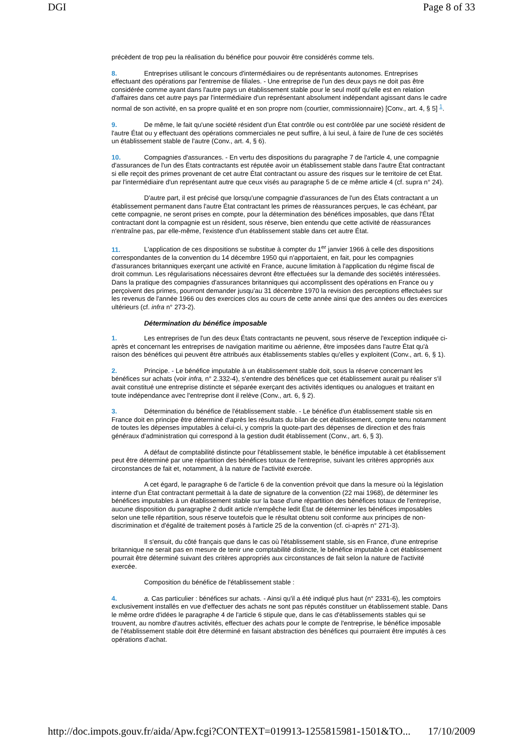DGI Page 8 of 33
précèdent de trop peu la réalisation du bénéfice pour pouvoir être considérés comme tels.
8. Entreprises utilisant le concours d'intermédiaires ou de représentants autonomes. Entreprises effectuant des opérations par l'entremise de filiales. - Une entreprise de l'un des deux pays ne doit pas être considérée comme ayant dans l'autre pays un établissement stable pour le seul motif qu'elle est en relation d'affaires dans cet autre pays par l'intermédiaire d'un représentant absolument indépendant agissant dans le cadre normal de son activité, en sa propre qualité et en son propre nom (courtier, commissionnaire) [Conv., art. 4, § 5] <sup>1</sup>.
9. De même, le fait qu'une société résident d'un État contrôle ou est contrôlée par une société résident de l'autre État ou y effectuant des opérations commerciales ne peut suffire, à lui seul, à faire de l'une de ces sociétés un établissement stable de l'autre (Conv., art. 4, § 6).
10. Compagnies d'assurances. - En vertu des dispositions du paragraphe 7 de l'article 4, une compagnie d'assurances de l'un des États contractants est réputée avoir un établissement stable dans l'autre État contractant si elle reçoit des primes provenant de cet autre État contractant ou assure des risques sur le territoire de cet État. par l'intermédiaire d'un représentant autre que ceux visés au paragraphe 5 de ce même article 4 (cf. supra n° 24).
D'autre part, il est précisé que lorsqu'une compagnie d'assurances de l'un des États contractant a un établissement permanent dans l'autre État contractant les primes de réassurances perçues, le cas échéant, par cette compagnie, ne seront prises en compte, pour la détermination des bénéfices imposables, que dans l'État contractant dont la compagnie est un résident, sous réserve, bien entendu que cette activité de réassurances n'entraîne pas, par elle-même, l'existence d'un établissement stable dans cet autre État.
11. L'application de ces dispositions se substitue à compter du 1<sup>er</sup> janvier 1966 à celle des dispositions correspondantes de la convention du 14 décembre 1950 qui n'apportaient, en fait, pour les compagnies d'assurances britanniques exerçant une activité en France, aucune limitation à l'application du régime fiscal de droit commun. Les régularisations nécessaires devront être effectuées sur la demande des sociétés intéressées. Dans la pratique des compagnies d'assurances britanniques qui accomplissent des opérations en France ou y perçoivent des primes, pourront demander jusqu'au 31 décembre 1970 la revision des perceptions effectuées sur les revenus de l'année 1966 ou des exercices clos au cours de cette année ainsi que des années ou des exercices ultérieurs (cf. infra n° 273-2).
Détermination du bénéfice imposable
1. Les entreprises de l'un des deux États contractants ne peuvent, sous réserve de l'exception indiquée ci-après et concernant les entreprises de navigation maritime ou aérienne, être imposées dans l'autre État qu'à raison des bénéfices qui peuvent être attribués aux établissements stables qu'elles y exploitent (Conv., art. 6, § 1).
2. Principe. - Le bénéfice imputable à un établissement stable doit, sous la réserve concernant les bénéfices sur achats (voir infra, n° 2.332-4), s'entendre des bénéfices que cet établissement aurait pu réaliser s'il avait constitué une entreprise distincte et séparée exerçant des activités identiques ou analogues et traitant en toute indépendance avec l'entreprise dont il relève (Conv., art. 6, § 2).
3. Détermination du bénéfice de l'établissement stable. - Le bénéfice d'un établissement stable sis en France doit en principe être déterminé d'après les résultats du bilan de cet établissement, compte tenu notamment de toutes les dépenses imputables à celui-ci, y compris la quote-part des dépenses de direction et des frais généraux d'administration qui correspond à la gestion dudit établissement (Conv., art. 6, § 3).
A défaut de comptabilité distincte pour l'établissement stable, le bénéfice imputable à cet établissement peut être déterminé par une répartition des bénéfices totaux de l'entreprise, suivant les critères appropriés aux circonstances de fait et, notamment, à la nature de l'activité exercée.
A cet égard, le paragraphe 6 de l'article 6 de la convention prévoit que dans la mesure où la législation interne d'un État contractant permettait à la date de signature de la convention (22 mai 1968), de déterminer les bénéfices imputables à un établissement stable sur la base d'une répartition des bénéfices totaux de l'entreprise, aucune disposition du paragraphe 2 dudit article n'empêche ledit État de déterminer les bénéfices imposables selon une telle répartition, sous réserve toutefois que le résultat obtenu soit conforme aux principes de non-discrimination et d'égalité de traitement posés à l'article 25 de la convention (cf. ci-après n° 271-3).
Il s'ensuit, du côté français que dans le cas où l'établissement stable, sis en France, d'une entreprise britannique ne serait pas en mesure de tenir une comptabilité distincte, le bénéfice imputable à cet établissement pourrait être déterminé suivant des critères appropriés aux circonstances de fait selon la nature de l'activité exercée.
Composition du bénéfice de l'établissement stable :
4. a. Cas particulier : bénéfices sur achats. - Ainsi qu'il a été indiqué plus haut (n° 2331-6), les comptoirs exclusivement installés en vue d'effectuer des achats ne sont pas réputés constituer un établissement stable. Dans le même ordre d'idées le paragraphe 4 de l'article 6 stipule que, dans le cas d'établissements stables qui se trouvent, au nombre d'autres activités, effectuer des achats pour le compte de l'entreprise, le bénéfice imposable de l'établissement stable doit être déterminé en faisant abstraction des bénéfices qui pourraient être imputés à ces opérations d'achat.
http://doc.impots.gouv.fr/aida/Apw.fcgi?CONTEXT=019913-1255815981-1501&TO... 17/10/2009